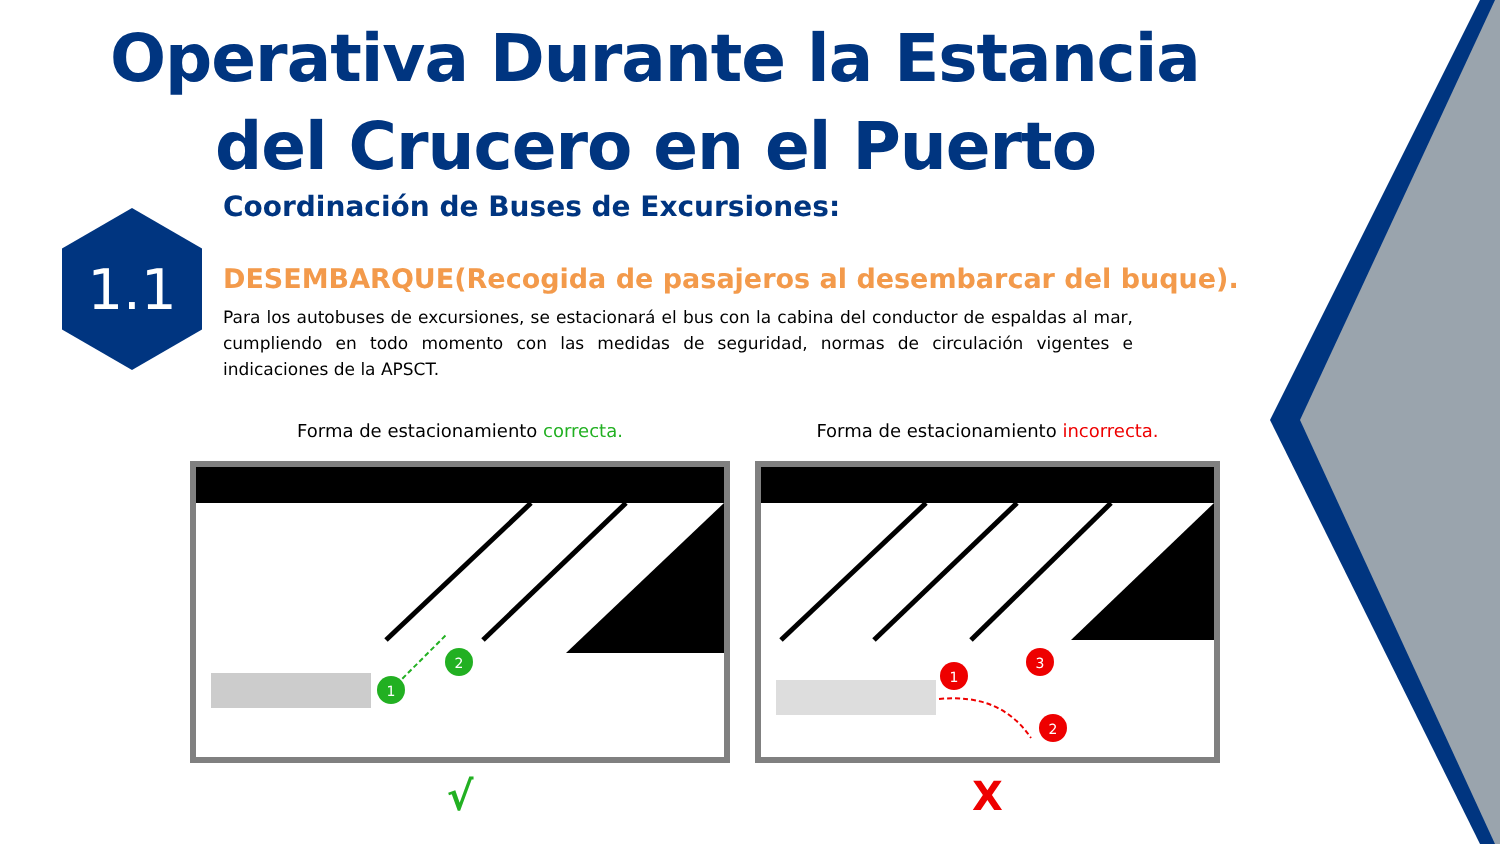Operativa Durante la Estancia
del Crucero en el Puerto
1.1
Coordinación de Buses de Excursiones:
DESEMBARQUE(Recogida de pasajeros al desembarcar del buque).
Para los autobuses de excursiones, se estacionará el bus con la cabina del conductor de espaldas al mar, cumpliendo en todo momento con las medidas de seguridad, normas de circulación vigentes e indicaciones de la APSCT.
Forma de estacionamiento correcta.
1
2
√
Forma de estacionamiento incorrecta.
1
2
3
X